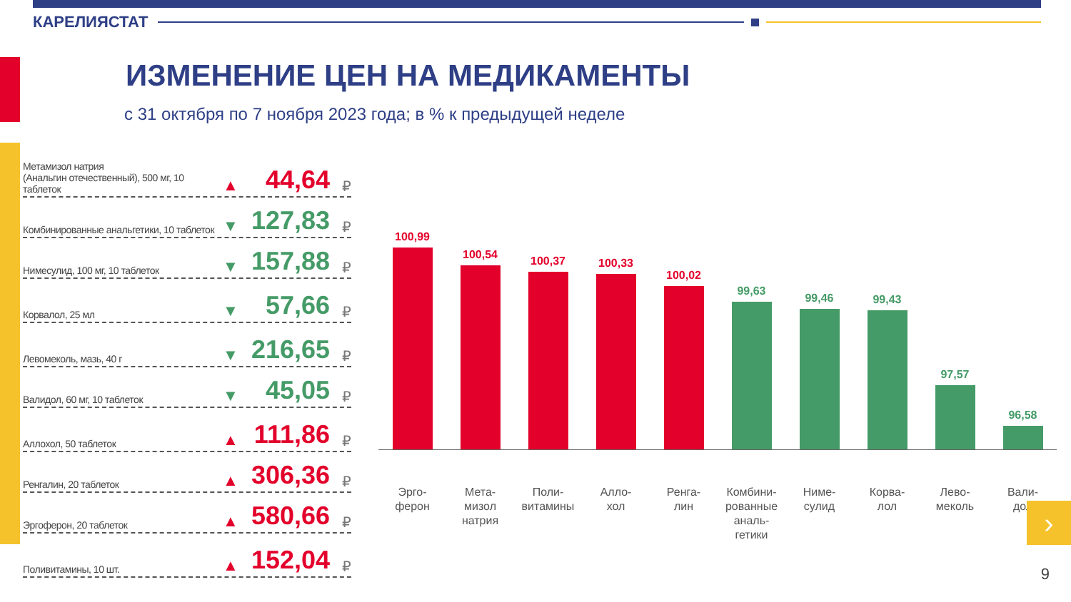КАРЕЛИЯСТАТ
ИЗМЕНЕНИЕ ЦЕН НА МЕДИКАМЕНТЫ
с 31 октября по 7 ноября 2023 года; в % к предыдущей неделе
Метамизол натрия
(Анальгин отечественный), 500 мг, 10 таблеток
▲
44,64
₽
Комбинированные анальгетики, 10 таблеток
▼
127,83
₽
Нимесулид, 100 мг, 10 таблеток
▼
157,88
₽
Корвалол, 25 мл
▼
57,66
₽
Левомеколь, мазь, 40 г
▼
216,65
₽
Валидол, 60 мг, 10 таблеток
▼
45,05
₽
Аллохол, 50 таблеток
▲
111,86
₽
Ренгалин, 20 таблеток
▲
306,36
₽
Эргоферон, 20 таблеток
▲
580,66
₽
Поливитамины, 10 шт.
▲
152,04
₽
100,99
100,54
100,37
100,33
100,02
99,63
99,46
99,43
97,57
96,58
Эрго-
ферон
Мета-
мизол
натрия
Поли-
витамины
Алло-
хол
Ренга-
лин
Комбини-
рованные
аналь-
гетики
Ниме-
сулид
Корва-
лол
Лево-
меколь
Вали-
дол
›
9